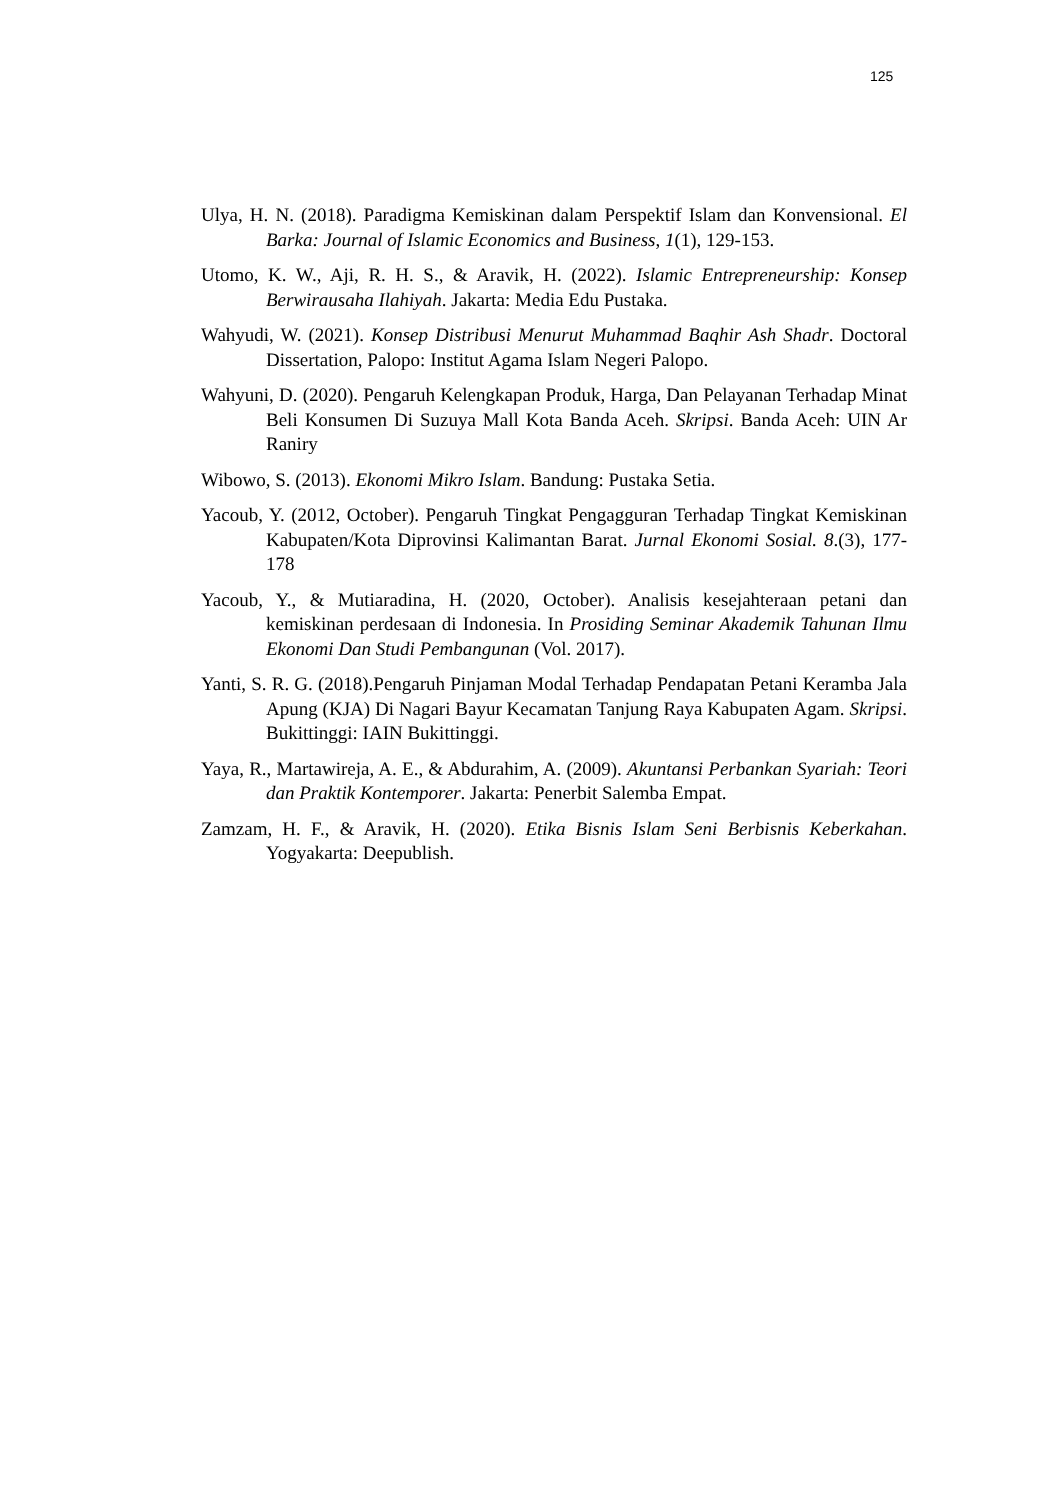125
Ulya, H. N. (2018). Paradigma Kemiskinan dalam Perspektif Islam dan Konvensional. El Barka: Journal of Islamic Economics and Business, 1(1), 129-153.
Utomo, K. W., Aji, R. H. S., & Aravik, H. (2022). Islamic Entrepreneurship: Konsep Berwirausaha Ilahiyah. Jakarta: Media Edu Pustaka.
Wahyudi, W. (2021). Konsep Distribusi Menurut Muhammad Baqhir Ash Shadr. Doctoral Dissertation, Palopo: Institut Agama Islam Negeri Palopo.
Wahyuni, D. (2020). Pengaruh Kelengkapan Produk, Harga, Dan Pelayanan Terhadap Minat Beli Konsumen Di Suzuya Mall Kota Banda Aceh. Skripsi. Banda Aceh: UIN Ar Raniry
Wibowo, S. (2013). Ekonomi Mikro Islam. Bandung: Pustaka Setia.
Yacoub, Y. (2012, October). Pengaruh Tingkat Pengagguran Terhadap Tingkat Kemiskinan Kabupaten/Kota Diprovinsi Kalimantan Barat. Jurnal Ekonomi Sosial. 8.(3), 177-178
Yacoub, Y., & Mutiaradina, H. (2020, October). Analisis kesejahteraan petani dan kemiskinan perdesaan di Indonesia. In Prosiding Seminar Akademik Tahunan Ilmu Ekonomi Dan Studi Pembangunan (Vol. 2017).
Yanti, S. R. G. (2018).Pengaruh Pinjaman Modal Terhadap Pendapatan Petani Keramba Jala Apung (KJA) Di Nagari Bayur Kecamatan Tanjung Raya Kabupaten Agam. Skripsi. Bukittinggi: IAIN Bukittinggi.
Yaya, R., Martawireja, A. E., & Abdurahim, A. (2009). Akuntansi Perbankan Syariah: Teori dan Praktik Kontemporer. Jakarta: Penerbit Salemba Empat.
Zamzam, H. F., & Aravik, H. (2020). Etika Bisnis Islam Seni Berbisnis Keberkahan. Yogyakarta: Deepublish.